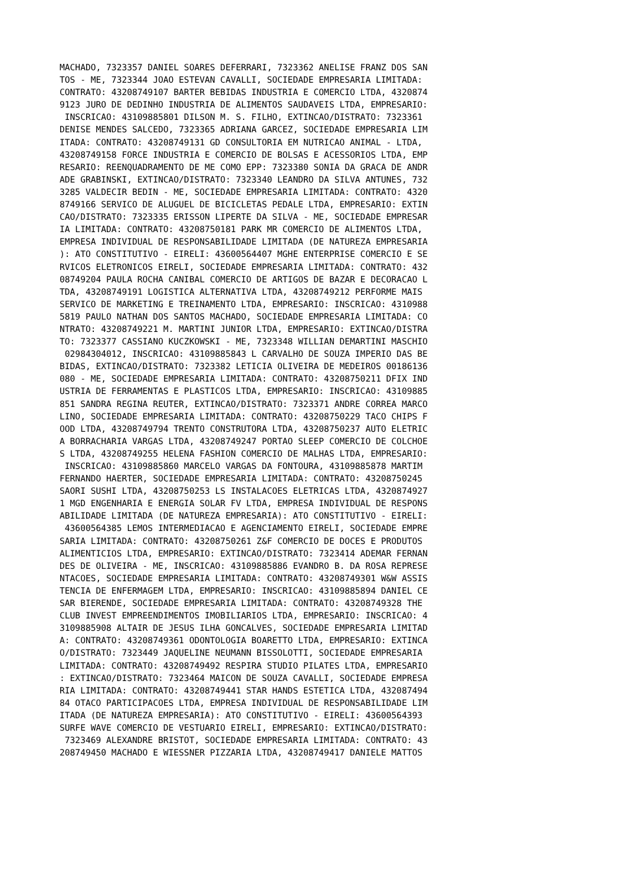MACHADO, 7323357 DANIEL SOARES DEFERRARI, 7323362 ANELISE FRANZ DOS SAN
TOS - ME, 7323344 JOAO ESTEVAN CAVALLI, SOCIEDADE EMPRESARIA LIMITADA:
CONTRATO: 43208749107 BARTER BEBIDAS INDUSTRIA E COMERCIO LTDA, 4320874
9123 JURO DE DEDINHO INDUSTRIA DE ALIMENTOS SAUDAVEIS LTDA, EMPRESARIO:
 INSCRICAO: 43109885801 DILSON M. S. FILHO, EXTINCAO/DISTRATO: 7323361
DENISE MENDES SALCEDO, 7323365 ADRIANA GARCEZ, SOCIEDADE EMPRESARIA LIM
ITADA: CONTRATO: 43208749131 GD CONSULTORIA EM NUTRICAO ANIMAL - LTDA,
43208749158 FORCE INDUSTRIA E COMERCIO DE BOLSAS E ACESSORIOS LTDA, EMP
RESARIO: REENQUADRAMENTO DE ME COMO EPP: 7323380 SONIA DA GRACA DE ANDR
ADE GRABINSKI, EXTINCAO/DISTRATO: 7323340 LEANDRO DA SILVA ANTUNES, 732
3285 VALDECIR BEDIN - ME, SOCIEDADE EMPRESARIA LIMITADA: CONTRATO: 4320
8749166 SERVICO DE ALUGUEL DE BICICLETAS PEDALE LTDA, EMPRESARIO: EXTIN
CAO/DISTRATO: 7323335 ERISSON LIPERTE DA SILVA - ME, SOCIEDADE EMPRESAR
IA LIMITADA: CONTRATO: 43208750181 PARK MR COMERCIO DE ALIMENTOS LTDA,
EMPRESA INDIVIDUAL DE RESPONSABILIDADE LIMITADA (DE NATUREZA EMPRESARIA
): ATO CONSTITUTIVO - EIRELI: 43600564407 MGHE ENTERPRISE COMERCIO E SE
RVICOS ELETRONICOS EIRELI, SOCIEDADE EMPRESARIA LIMITADA: CONTRATO: 432
08749204 PAULA ROCHA CANIBAL COMERCIO DE ARTIGOS DE BAZAR E DECORACAO L
TDA, 43208749191 LOGISTICA ALTERNATIVA LTDA, 43208749212 PERFORME MAIS
SERVICO DE MARKETING E TREINAMENTO LTDA, EMPRESARIO: INSCRICAO: 4310988
5819 PAULO NATHAN DOS SANTOS MACHADO, SOCIEDADE EMPRESARIA LIMITADA: CO
NTRATO: 43208749221 M. MARTINI JUNIOR LTDA, EMPRESARIO: EXTINCAO/DISTRA
TO: 7323377 CASSIANO KUCZKOWSKI - ME, 7323348 WILLIAN DEMARTINI MASCHIO
 02984304012, INSCRICAO: 43109885843 L CARVALHO DE SOUZA IMPERIO DAS BE
BIDAS, EXTINCAO/DISTRATO: 7323382 LETICIA OLIVEIRA DE MEDEIROS 00186136
080 - ME, SOCIEDADE EMPRESARIA LIMITADA: CONTRATO: 43208750211 DFIX IND
USTRIA DE FERRAMENTAS E PLASTICOS LTDA, EMPRESARIO: INSCRICAO: 43109885
851 SANDRA REGINA REUTER, EXTINCAO/DISTRATO: 7323371 ANDRE CORREA MARCO
LINO, SOCIEDADE EMPRESARIA LIMITADA: CONTRATO: 43208750229 TACO CHIPS F
OOD LTDA, 43208749794 TRENTO CONSTRUTORA LTDA, 43208750237 AUTO ELETRIC
A BORRACHARIA VARGAS LTDA, 43208749247 PORTAO SLEEP COMERCIO DE COLCHOE
S LTDA, 43208749255 HELENA FASHION COMERCIO DE MALHAS LTDA, EMPRESARIO:
 INSCRICAO: 43109885860 MARCELO VARGAS DA FONTOURA, 43109885878 MARTIM
FERNANDO HAERTER, SOCIEDADE EMPRESARIA LIMITADA: CONTRATO: 43208750245
SAORI SUSHI LTDA, 43208750253 LS INSTALACOES ELETRICAS LTDA, 4320874927
1 MGD ENGENHARIA E ENERGIA SOLAR FV LTDA, EMPRESA INDIVIDUAL DE RESPONS
ABILIDADE LIMITADA (DE NATUREZA EMPRESARIA): ATO CONSTITUTIVO - EIRELI:
 43600564385 LEMOS INTERMEDIACAO E AGENCIAMENTO EIRELI, SOCIEDADE EMPRE
SARIA LIMITADA: CONTRATO: 43208750261 Z&F COMERCIO DE DOCES E PRODUTOS
ALIMENTICIOS LTDA, EMPRESARIO: EXTINCAO/DISTRATO: 7323414 ADEMAR FERNAN
DES DE OLIVEIRA - ME, INSCRICAO: 43109885886 EVANDRO B. DA ROSA REPRESE
NTACOES, SOCIEDADE EMPRESARIA LIMITADA: CONTRATO: 43208749301 W&W ASSIS
TENCIA DE ENFERMAGEM LTDA, EMPRESARIO: INSCRICAO: 43109885894 DANIEL CE
SAR BIERENDE, SOCIEDADE EMPRESARIA LIMITADA: CONTRATO: 43208749328 THE
CLUB INVEST EMPREENDIMENTOS IMOBILIARIOS LTDA, EMPRESARIO: INSCRICAO: 4
3109885908 ALTAIR DE JESUS ILHA GONCALVES, SOCIEDADE EMPRESARIA LIMITAD
A: CONTRATO: 43208749361 ODONTOLOGIA BOARETTO LTDA, EMPRESARIO: EXTINCA
O/DISTRATO: 7323449 JAQUELINE NEUMANN BISSOLOTTI, SOCIEDADE EMPRESARIA
LIMITADA: CONTRATO: 43208749492 RESPIRA STUDIO PILATES LTDA, EMPRESARIO
: EXTINCAO/DISTRATO: 7323464 MAICON DE SOUZA CAVALLI, SOCIEDADE EMPRESA
RIA LIMITADA: CONTRATO: 43208749441 STAR HANDS ESTETICA LTDA, 432087494
84 OTACO PARTICIPACOES LTDA, EMPRESA INDIVIDUAL DE RESPONSABILIDADE LIM
ITADA (DE NATUREZA EMPRESARIA): ATO CONSTITUTIVO - EIRELI: 43600564393
SURFE WAVE COMERCIO DE VESTUARIO EIRELI, EMPRESARIO: EXTINCAO/DISTRATO:
 7323469 ALEXANDRE BRISTOT, SOCIEDADE EMPRESARIA LIMITADA: CONTRATO: 43
208749450 MACHADO E WIESSNER PIZZARIA LTDA, 43208749417 DANIELE MATTOS